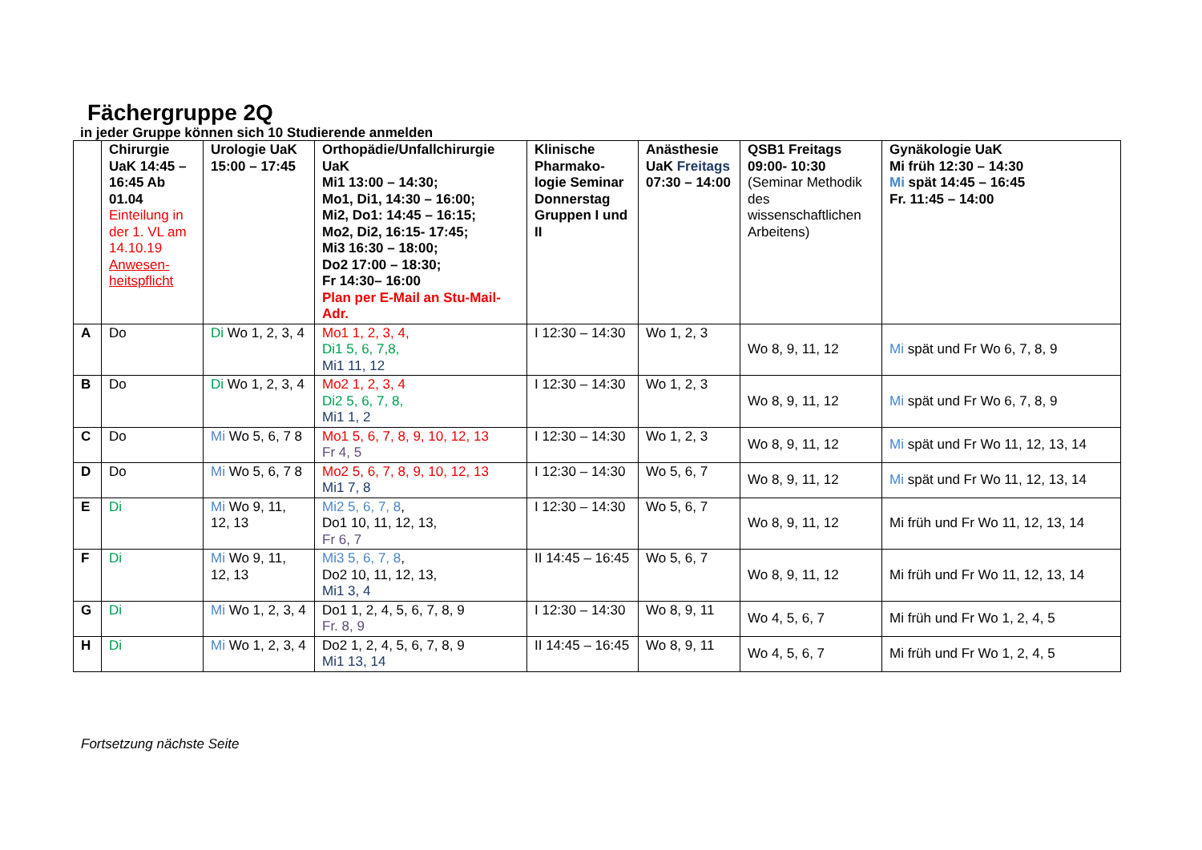Fächergruppe 2Q
in jeder Gruppe können sich 10 Studierende anmelden
| | Chirurgie UaK 14:45 – 16:45 Ab 01.04 Einteilung in der 1. VL am 14.10.19 Anwesen-heitspflicht | Urologie UaK 15:00 – 17:45 | Orthopädie/Unfallchirurgie UaK Mi1 13:00 – 14:30; Mo1, Di1, 14:30 – 16:00; Mi2, Do1: 14:45 – 16:15; Mo2, Di2, 16:15- 17:45; Mi3 16:30 – 18:00; Do2 17:00 – 18:30; Fr 14:30– 16:00 Plan per E-Mail an Stu-Mail-Adr. | Klinische Pharmako-logie Seminar Donnerstag Gruppen I und II | Anästhesie UaK Freitags 07:30 – 14:00 | QSB1 Freitags 09:00- 10:30 (Seminar Methodik des wissenschaftlichen Arbeitens) | Gynäkologie UaK Mi früh 12:30 – 14:30 Mi spät 14:45 – 16:45 Fr. 11:45 – 14:00 |
| --- | --- | --- | --- | --- | --- | --- | --- |
| A | Do | Di Wo 1, 2, 3, 4 | Mo1 1, 2, 3, 4, Di1 5, 6, 7,8, Mi1 11, 12 | I 12:30 – 14:30 | Wo 1, 2, 3 | Wo 8, 9, 11, 12 | Mi spät und Fr Wo 6, 7, 8, 9 |
| B | Do | Di Wo 1, 2, 3, 4 | Mo2 1, 2, 3, 4 Di2 5, 6, 7, 8, Mi1 1, 2 | I 12:30 – 14:30 | Wo 1, 2, 3 | Wo 8, 9, 11, 12 | Mi spät und Fr Wo 6, 7, 8, 9 |
| C | Do | Mi Wo 5, 6, 7 8 | Mo1 5, 6, 7, 8, 9, 10, 12, 13 Fr 4, 5 | I 12:30 – 14:30 | Wo 1, 2, 3 | Wo 8, 9, 11, 12 | Mi spät und Fr Wo 11, 12, 13, 14 |
| D | Do | Mi Wo 5, 6, 7 8 | Mo2 5, 6, 7, 8, 9, 10, 12, 13 Mi1 7, 8 | I 12:30 – 14:30 | Wo 5, 6, 7 | Wo 8, 9, 11, 12 | Mi spät und Fr Wo 11, 12, 13, 14 |
| E | Di | Mi Wo 9, 11, 12, 13 | Mi2 5, 6, 7, 8 , Do1 10, 11, 12, 13, Fr 6, 7 | I 12:30 – 14:30 | Wo 5, 6, 7 | Wo 8, 9, 11, 12 | Mi früh und Fr Wo 11, 12, 13, 14 |
| F | Di | Mi Wo 9, 11, 12, 13 | Mi3 5, 6, 7, 8 , Do2 10, 11, 12, 13, Mi1 3, 4 | II 14:45 – 16:45 | Wo 5, 6, 7 | Wo 8, 9, 11, 12 | Mi früh und Fr Wo 11, 12, 13, 14 |
| G | Di | Mi Wo 1, 2, 3, 4 | Do1 1, 2, 4, 5, 6, 7, 8, 9 Fr. 8, 9 | I 12:30 – 14:30 | Wo 8, 9, 11 | Wo 4, 5, 6, 7 | Mi früh und Fr Wo 1, 2, 4, 5 |
| H | Di | Mi Wo 1, 2, 3, 4 | Do2 1, 2, 4, 5, 6, 7, 8, 9 Mi1 13, 14 | II 14:45 – 16:45 | Wo 8, 9, 11 | Wo 4, 5, 6, 7 | Mi früh und Fr Wo 1, 2, 4, 5 |
Fortsetzung nächste Seite